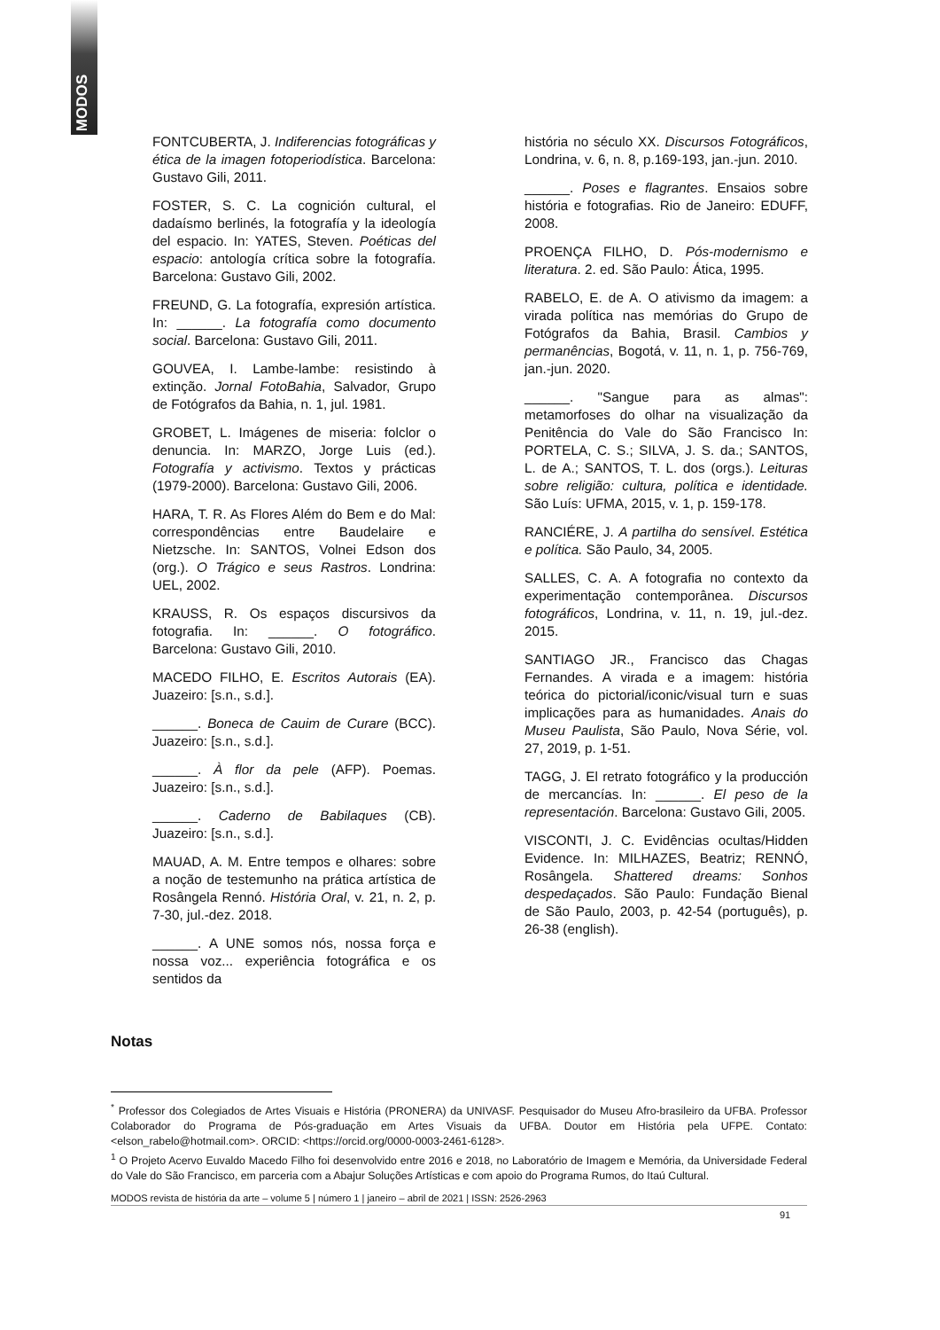MODOS
FONTCUBERTA, J. Indiferencias fotográficas y ética de la imagen fotoperiodística. Barcelona: Gustavo Gili, 2011.
FOSTER, S. C. La cognición cultural, el dadaísmo berlinés, la fotografía y la ideología del espacio. In: YATES, Steven. Poéticas del espacio: antología crítica sobre la fotografía. Barcelona: Gustavo Gili, 2002.
FREUND, G. La fotografía, expresión artística. In: ______. La fotografía como documento social. Barcelona: Gustavo Gili, 2011.
GOUVEA, I. Lambe-lambe: resistindo à extinção. Jornal FotoBahia, Salvador, Grupo de Fotógrafos da Bahia, n. 1, jul. 1981.
GROBET, L. Imágenes de miseria: folclor o denuncia. In: MARZO, Jorge Luis (ed.). Fotografía y activismo. Textos y prácticas (1979-2000). Barcelona: Gustavo Gili, 2006.
HARA, T. R. As Flores Além do Bem e do Mal: correspondências entre Baudelaire e Nietzsche. In: SANTOS, Volnei Edson dos (org.). O Trágico e seus Rastros. Londrina: UEL, 2002.
KRAUSS, R. Os espaços discursivos da fotografia. In: ______. O fotográfico. Barcelona: Gustavo Gili, 2010.
MACEDO FILHO, E. Escritos Autorais (EA). Juazeiro: [s.n., s.d.].
______. Boneca de Cauim de Curare (BCC). Juazeiro: [s.n., s.d.].
______. À flor da pele (AFP). Poemas. Juazeiro: [s.n., s.d.].
______. Caderno de Babilaques (CB). Juazeiro: [s.n., s.d.].
MAUAD, A. M. Entre tempos e olhares: sobre a noção de testemunho na prática artística de Rosângela Rennó. História Oral, v. 21, n. 2, p. 7-30, jul.-dez. 2018.
______. A UNE somos nós, nossa força e nossa voz... experiência fotográfica e os sentidos da
história no século XX. Discursos Fotográficos, Londrina, v. 6, n. 8, p.169-193, jan.-jun. 2010.
______. Poses e flagrantes. Ensaios sobre história e fotografias. Rio de Janeiro: EDUFF, 2008.
PROENÇA FILHO, D. Pós-modernismo e literatura. 2. ed. São Paulo: Ática, 1995.
RABELO, E. de A. O ativismo da imagem: a virada política nas memórias do Grupo de Fotógrafos da Bahia, Brasil. Cambios y permanências, Bogotá, v. 11, n. 1, p. 756-769, jan.-jun. 2020.
______. "Sangue para as almas": metamorfoses do olhar na visualização da Penitência do Vale do São Francisco In: PORTELA, C. S.; SILVA, J. S. da.; SANTOS, L. de A.; SANTOS, T. L. dos (orgs.). Leituras sobre religião: cultura, política e identidade. São Luís: UFMA, 2015, v. 1, p. 159-178.
RANCIÉRE, J. A partilha do sensível. Estética e política. São Paulo, 34, 2005.
SALLES, C. A. A fotografia no contexto da experimentação contemporânea. Discursos fotográficos, Londrina, v. 11, n. 19, jul.-dez. 2015.
SANTIAGO JR., Francisco das Chagas Fernandes. A virada e a imagem: história teórica do pictorial/iconic/visual turn e suas implicações para as humanidades. Anais do Museu Paulista, São Paulo, Nova Série, vol. 27, 2019, p. 1-51.
TAGG, J. El retrato fotográfico y la producción de mercancías. In: ______. El peso de la representación. Barcelona: Gustavo Gili, 2005.
VISCONTI, J. C. Evidências ocultas/Hidden Evidence. In: MILHAZES, Beatriz; RENNÓ, Rosângela. Shattered dreams: Sonhos despedaçados. São Paulo: Fundação Bienal de São Paulo, 2003, p. 42-54 (português), p. 26-38 (english).
Notas
<sup>*</sup> Professor dos Colegiados de Artes Visuais e História (PRONERA) da UNIVASF. Pesquisador do Museu Afro-brasileiro da UFBA. Professor Colaborador do Programa de Pós-graduação em Artes Visuais da UFBA. Doutor em História pela UFPE. Contato: <elson_rabelo@hotmail.com>. ORCID: <https://orcid.org/0000-0003-2461-6128>.
<sup>1</sup> O Projeto Acervo Euvaldo Macedo Filho foi desenvolvido entre 2016 e 2018, no Laboratório de Imagem e Memória, da Universidade Federal do Vale do São Francisco, em parceria com a Abajur Soluções Artísticas e com apoio do Programa Rumos, do Itaú Cultural.
MODOS revista de história da arte – volume 5 | número 1 | janeiro – abril de 2021 | ISSN: 2526-2963
91